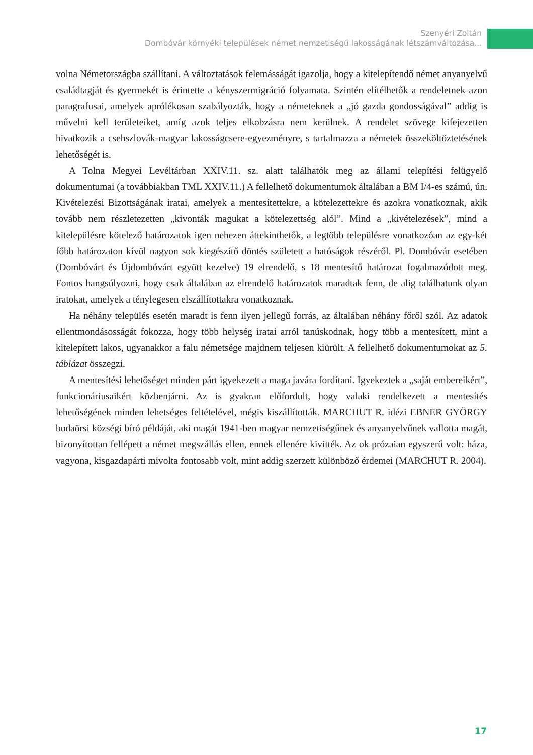Szenyéri Zoltán
Dombóvár környéki települések német nemzetiségű lakosságának létszámváltozása...
volna Németországba szállítani. A változtatások felemásságát igazolja, hogy a kitelepítendő német anyanyelvű családtagját és gyermekét is érintette a kényszermigráció folyamata. Szintén elítélhetők a rendeletnek azon paragrafusai, amelyek aprólékosan szabályozták, hogy a németeknek a „jó gazda gondosságával” addig is művelni kell területeiket, amíg azok teljes elkobzásra nem kerülnek. A rendelet szövege kifejezetten hivatkozik a csehszlovák-magyar lakosságcsere-egyezményre, s tartalmazza a németek összeköltöztetésének lehetőségét is.
A Tolna Megyei Levéltárban XXIV.11. sz. alatt találhatók meg az állami telepítési felügyelő dokumentumai (a továbbiakban TML XXIV.11.) A fellelhető dokumentumok általában a BM I/4-es számú, ún. Kivételezési Bizottságának iratai, amelyek a mentesítettekre, a kötelezettekre és azokra vonatkoznak, akik tovább nem részletezetten „kivonták magukat a kötelezettség alól”. Mind a „kivételezések”, mind a kitelepülésre kötelező határozatok igen nehezen áttekinthetők, a legtöbb településre vonatkozóan az egy-két főbb határozaton kívül nagyon sok kiegészítő döntés született a hatóságok részéről. Pl. Dombóvár esetében (Dombóvárt és Újdombóvárt együtt kezelve) 19 elrendelő, s 18 mentesítő határozat fogalmazódott meg. Fontos hangsúlyozni, hogy csak általában az elrendelő határozatok maradtak fenn, de alig találhatunk olyan iratokat, amelyek a ténylegesen elszállítottakra vonatkoznak.
Ha néhány település esetén maradt is fenn ilyen jellegű forrás, az általában néhány főről szól. Az adatok ellentmondásosságát fokozza, hogy több helység iratai arról tanúskodnak, hogy több a mentesített, mint a kitelepített lakos, ugyanakkor a falu németsége majdnem teljesen kiürült. A fellelhető dokumentumokat az 5. táblázat összegzi.
A mentesítési lehetőséget minden párt igyekezett a maga javára fordítani. Igyekeztek a „saját embereikért”, funkcionáriusaikért közbenjárni. Az is gyakran előfordult, hogy valaki rendelkezett a mentesítés lehetőségének minden lehetséges feltételével, mégis kiszállították. MARCHUT R. idézi EBNER GYÖRGY budaörsi községi bíró példáját, aki magát 1941-ben magyar nemzetiségűnek és anyanyelvűnek vallotta magát, bizonyítottan fellépett a német megszállás ellen, ennek ellenére kivitték. Az ok prózaian egyszerű volt: háza, vagyona, kisgazdapárti mivolta fontosabb volt, mint addig szerzett különböző érdemei (MARCHUT R. 2004).
17